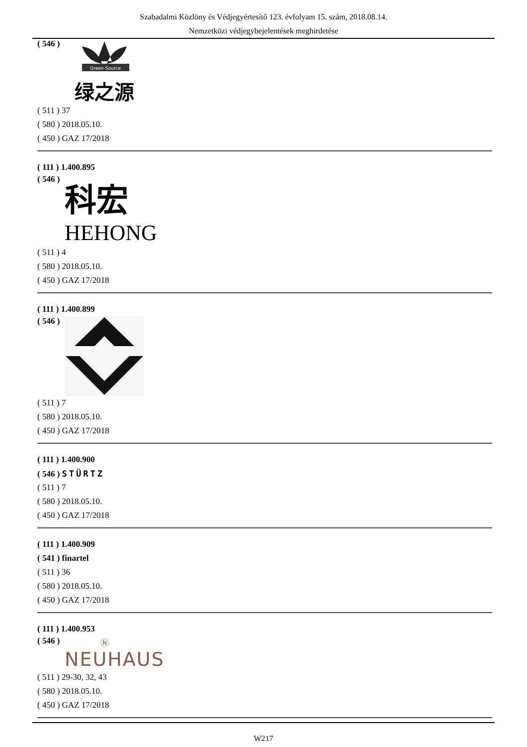Szabadalmi Közlöny és Védjegyértesítő 123. évfolyam 15. szám, 2018.08.14.
Nemzetközi védjegybejelentések meghirdetése
( 546 )
Green-Source
绿之源
( 511 ) 37
( 580 ) 2018.05.10.
( 450 ) GAZ 17/2018
( 111 ) 1.400.895
( 546 )
科宏
HEHONG
( 511 ) 4
( 580 ) 2018.05.10.
( 450 ) GAZ 17/2018
( 111 ) 1.400.899
( 546 )
( 511 ) 7
( 580 ) 2018.05.10.
( 450 ) GAZ 17/2018
( 111 ) 1.400.900
( 546 ) STÜRTZ
( 511 ) 7
( 580 ) 2018.05.10.
( 450 ) GAZ 17/2018
( 111 ) 1.400.909
( 541 ) finartel
( 511 ) 36
( 580 ) 2018.05.10.
( 450 ) GAZ 17/2018
( 111 ) 1.400.953
( 546 )
Ⓝ
NEUHAUS
( 511 ) 29-30, 32, 43
( 580 ) 2018.05.10.
( 450 ) GAZ 17/2018
W217